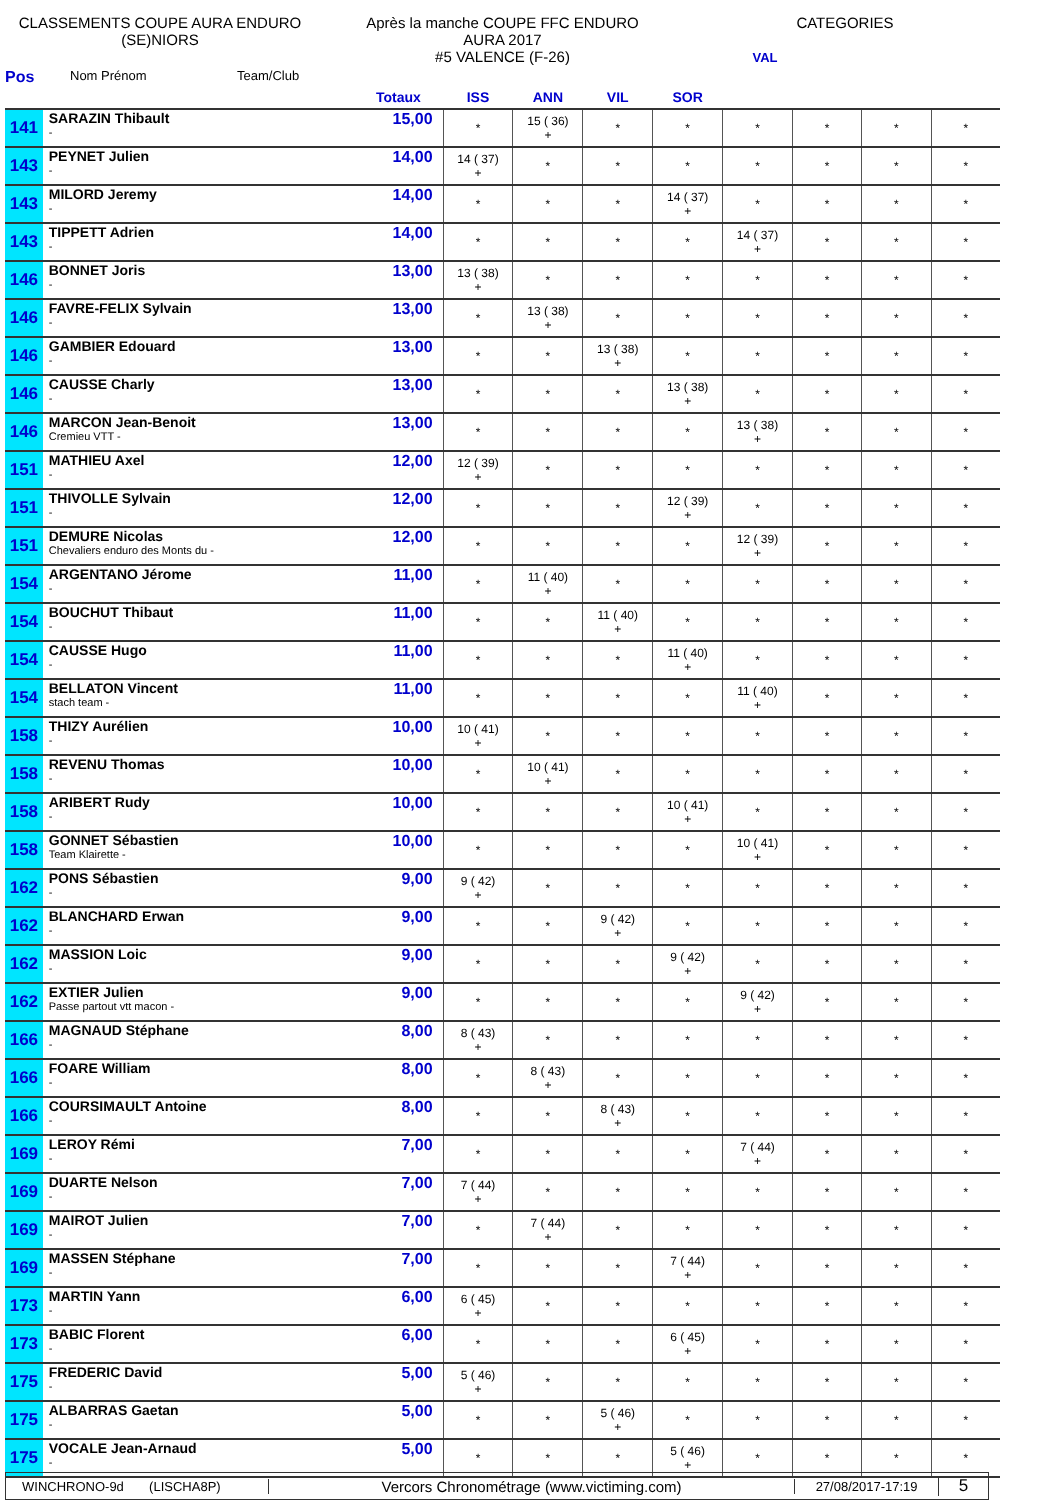CLASSEMENTS COUPE AURA ENDURO
(SE)NIORS
Après la manche COUPE FFC ENDURO
AURA 2017
#5 VALENCE (F-26)
CATEGORIES
VAL
Pos Nom Prénom Team/Club
| | | Totaux | ISS | ANN | VIL | SOR | | | | |
| --- | --- | --- | --- | --- | --- | --- | --- | --- | --- | --- |
| 141 | SARAZIN Thibault - | 15,00 | * | 15 ( 36) + | * | * | * | * | * | * |
| 143 | PEYNET Julien - | 14,00 | 14 ( 37) + | * | * | * | * | * | * | * |
| 143 | MILORD Jeremy - | 14,00 | * | * | * | 14 ( 37) + | * | * | * | * |
| 143 | TIPPETT Adrien - | 14,00 | * | * | * | * | 14 ( 37) + | * | * | * |
| 146 | BONNET Joris - | 13,00 | 13 ( 38) + | * | * | * | * | * | * | * |
| 146 | FAVRE-FELIX Sylvain - | 13,00 | * | 13 ( 38) + | * | * | * | * | * | * |
| 146 | GAMBIER Edouard - | 13,00 | * | * | 13 ( 38) + | * | * | * | * | * |
| 146 | CAUSSE Charly - | 13,00 | * | * | * | 13 ( 38) + | * | * | * | * |
| 146 | MARCON Jean-Benoit Cremieu VTT - | 13,00 | * | * | * | * | 13 ( 38) + | * | * | * |
| 151 | MATHIEU Axel - | 12,00 | 12 ( 39) + | * | * | * | * | * | * | * |
| 151 | THIVOLLE Sylvain - | 12,00 | * | * | * | 12 ( 39) + | * | * | * | * |
| 151 | DEMURE Nicolas Chevaliers enduro des Monts du - | 12,00 | * | * | * | * | 12 ( 39) + | * | * | * |
| 154 | ARGENTANO Jérome - | 11,00 | * | 11 ( 40) + | * | * | * | * | * | * |
| 154 | BOUCHUT Thibaut - | 11,00 | * | * | 11 ( 40) + | * | * | * | * | * |
| 154 | CAUSSE Hugo - | 11,00 | * | * | * | 11 ( 40) + | * | * | * | * |
| 154 | BELLATON Vincent stach team - | 11,00 | * | * | * | * | 11 ( 40) + | * | * | * |
| 158 | THIZY Aurélien - | 10,00 | 10 ( 41) + | * | * | * | * | * | * | * |
| 158 | REVENU Thomas - | 10,00 | * | 10 ( 41) + | * | * | * | * | * | * |
| 158 | ARIBERT Rudy - | 10,00 | * | * | * | 10 ( 41) + | * | * | * | * |
| 158 | GONNET Sébastien Team Klairette - | 10,00 | * | * | * | * | 10 ( 41) + | * | * | * |
| 162 | PONS Sébastien - | 9,00 | 9 ( 42) + | * | * | * | * | * | * | * |
| 162 | BLANCHARD Erwan - | 9,00 | * | * | 9 ( 42) + | * | * | * | * | * |
| 162 | MASSION Loic - | 9,00 | * | * | * | 9 ( 42) + | * | * | * | * |
| 162 | EXTIER Julien Passe partout vtt macon - | 9,00 | * | * | * | * | 9 ( 42) + | * | * | * |
| 166 | MAGNAUD Stéphane - | 8,00 | 8 ( 43) + | * | * | * | * | * | * | * |
| 166 | FOARE William - | 8,00 | * | 8 ( 43) + | * | * | * | * | * | * |
| 166 | COURSIMAULT Antoine - | 8,00 | * | * | 8 ( 43) + | * | * | * | * | * |
| 169 | LEROY Rémi - | 7,00 | * | * | * | * | 7 ( 44) + | * | * | * |
| 169 | DUARTE Nelson - | 7,00 | 7 ( 44) + | * | * | * | * | * | * | * |
| 169 | MAIROT Julien - | 7,00 | * | 7 ( 44) + | * | * | * | * | * | * |
| 169 | MASSEN Stéphane - | 7,00 | * | * | * | 7 ( 44) + | * | * | * | * |
| 173 | MARTIN Yann - | 6,00 | 6 ( 45) + | * | * | * | * | * | * | * |
| 173 | BABIC Florent - | 6,00 | * | * | * | 6 ( 45) + | * | * | * | * |
| 175 | FREDERIC David - | 5,00 | 5 ( 46) + | * | * | * | * | * | * | * |
| 175 | ALBARRAS Gaetan - | 5,00 | * | * | 5 ( 46) + | * | * | * | * | * |
| 175 | VOCALE Jean-Arnaud - | 5,00 | * | * | * | 5 ( 46) + | * | * | * | * |
WINCHRONO-9d (LISCHA8P) Vercors Chronométrage (www.victiming.com) 27/08/2017-17:19 5